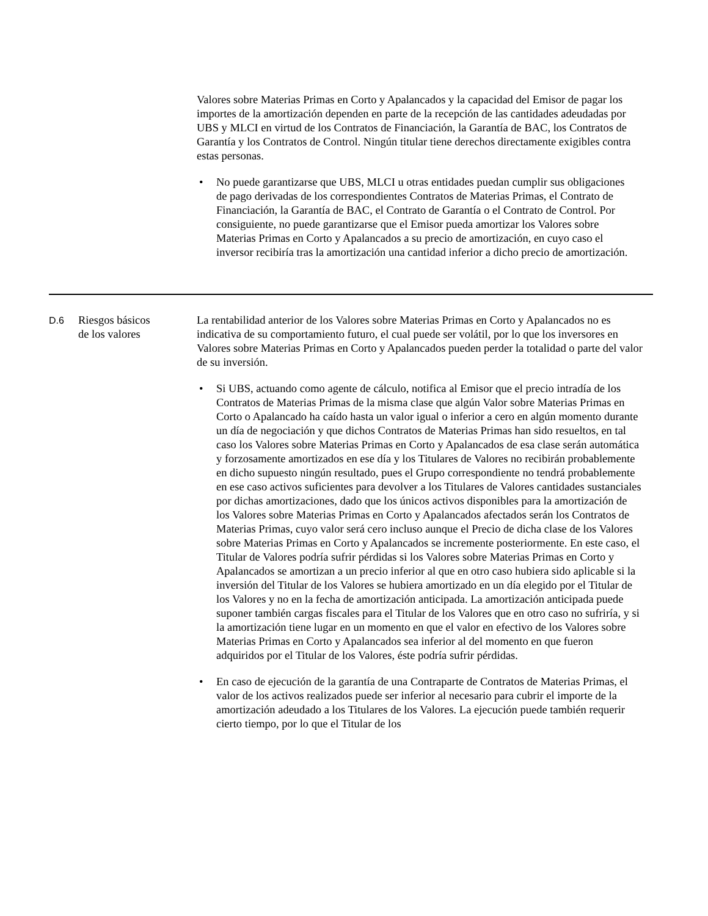Valores sobre Materias Primas en Corto y Apalancados y la capacidad del Emisor de pagar los importes de la amortización dependen en parte de la recepción de las cantidades adeudadas por UBS y MLCI en virtud de los Contratos de Financiación, la Garantía de BAC, los Contratos de Garantía y los Contratos de Control. Ningún titular tiene derechos directamente exigibles contra estas personas.
• No puede garantizarse que UBS, MLCI u otras entidades puedan cumplir sus obligaciones de pago derivadas de los correspondientes Contratos de Materias Primas, el Contrato de Financiación, la Garantía de BAC, el Contrato de Garantía o el Contrato de Control. Por consiguiente, no puede garantizarse que el Emisor pueda amortizar los Valores sobre Materias Primas en Corto y Apalancados a su precio de amortización, en cuyo caso el inversor recibiría tras la amortización una cantidad inferior a dicho precio de amortización.
D.6
Riesgos básicos
de los valores
La rentabilidad anterior de los Valores sobre Materias Primas en Corto y Apalancados no es indicativa de su comportamiento futuro, el cual puede ser volátil, por lo que los inversores en Valores sobre Materias Primas en Corto y Apalancados pueden perder la totalidad o parte del valor de su inversión.
• Si UBS, actuando como agente de cálculo, notifica al Emisor que el precio intradía de los Contratos de Materias Primas de la misma clase que algún Valor sobre Materias Primas en Corto o Apalancado ha caído hasta un valor igual o inferior a cero en algún momento durante un día de negociación y que dichos Contratos de Materias Primas han sido resueltos, en tal caso los Valores sobre Materias Primas en Corto y Apalancados de esa clase serán automática y forzosamente amortizados en ese día y los Titulares de Valores no recibirán probablemente en dicho supuesto ningún resultado, pues el Grupo correspondiente no tendrá probablemente en ese caso activos suficientes para devolver a los Titulares de Valores cantidades sustanciales por dichas amortizaciones, dado que los únicos activos disponibles para la amortización de los Valores sobre Materias Primas en Corto y Apalancados afectados serán los Contratos de Materias Primas, cuyo valor será cero incluso aunque el Precio de dicha clase de los Valores sobre Materias Primas en Corto y Apalancados se incremente posteriormente. En este caso, el Titular de Valores podría sufrir pérdidas si los Valores sobre Materias Primas en Corto y Apalancados se amortizan a un precio inferior al que en otro caso hubiera sido aplicable si la inversión del Titular de los Valores se hubiera amortizado en un día elegido por el Titular de los Valores y no en la fecha de amortización anticipada. La amortización anticipada puede suponer también cargas fiscales para el Titular de los Valores que en otro caso no sufriría, y si la amortización tiene lugar en un momento en que el valor en efectivo de los Valores sobre Materias Primas en Corto y Apalancados sea inferior al del momento en que fueron adquiridos por el Titular de los Valores, éste podría sufrir pérdidas.
• En caso de ejecución de la garantía de una Contraparte de Contratos de Materias Primas, el valor de los activos realizados puede ser inferior al necesario para cubrir el importe de la amortización adeudado a los Titulares de los Valores. La ejecución puede también requerir cierto tiempo, por lo que el Titular de los